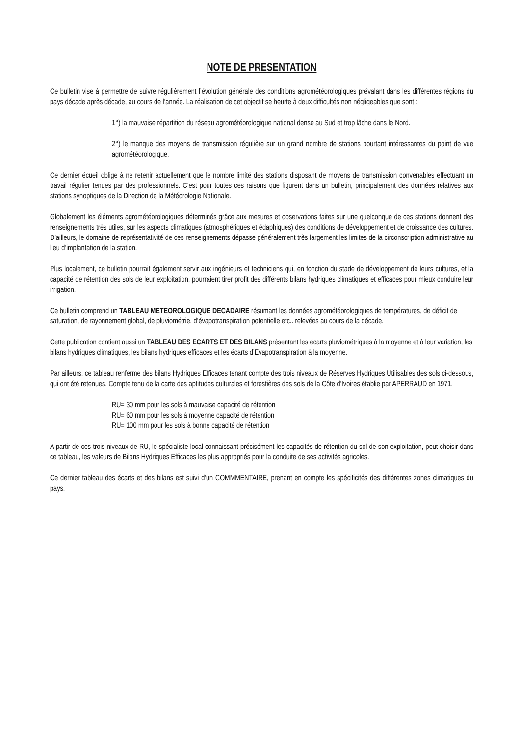NOTE DE PRESENTATION
Ce bulletin vise à permettre de suivre régulièrement l’évolution générale des conditions agrométéorologiques prévalant dans les différentes régions du pays décade après décade, au cours de l’année. La réalisation de cet objectif se heurte à deux difficultés non négligeables que sont :
1°) la mauvaise répartition du réseau agrométéorologique national dense au Sud et trop lâche dans le Nord.
2°) le manque des moyens de transmission régulière sur un grand nombre de stations pourtant intéressantes du point de vue agrométéorologique.
Ce dernier écueil oblige à ne retenir actuellement que le nombre limité des stations disposant de moyens de transmission convenables effectuant un travail régulier tenues par des professionnels. C’est pour toutes ces raisons que figurent dans un bulletin, principalement des données relatives aux stations synoptiques de la Direction de la Météorologie Nationale.
Globalement les éléments agrométéorologiques déterminés grâce aux mesures et observations faites sur une quelconque de ces stations donnent des renseignements très utiles, sur les aspects climatiques (atmosphériques et édaphiques) des conditions de développement et de croissance des cultures. D’ailleurs, le domaine de représentativité de ces renseignements dépasse généralement très largement les limites de la circonscription administrative au lieu d’implantation de la station.
Plus localement, ce bulletin pourrait également servir aux ingénieurs et techniciens qui, en fonction du stade de développement de leurs cultures, et la capacité de rétention des sols de leur exploitation, pourraient tirer profit des différents bilans hydriques climatiques et efficaces pour mieux conduire leur irrigation.
Ce bulletin comprend un TABLEAU METEOROLOGIQUE DECADAIRE résumant les données agrométéorologiques de températures, de déficit de saturation, de rayonnement global, de pluviométrie, d’évapotranspiration potentielle etc.. relevées au cours de la décade.
Cette publication contient aussi un TABLEAU DES ECARTS ET DES BILANS présentant les écarts pluviométriques à la moyenne et à leur variation, les bilans hydriques climatiques, les bilans hydriques efficaces et les écarts d’Evapotranspiration à la moyenne.
Par ailleurs, ce tableau renferme des bilans Hydriques Efficaces tenant compte des trois niveaux de Réserves Hydriques Utilisables des sols ci-dessous, qui ont été retenues. Compte tenu de la carte des aptitudes culturales et forestières des sols de la Côte d’Ivoires établie par APERRAUD en 1971.
RU= 30 mm pour les sols à mauvaise capacité de rétention
RU= 60 mm pour les sols à moyenne capacité de rétention
RU= 100 mm pour les sols à bonne capacité de rétention
A partir de ces trois niveaux de RU, le spécialiste local connaissant précisément les capacités de rétention du sol de son exploitation, peut choisir dans ce tableau, les valeurs de Bilans Hydriques Efficaces les plus appropriés pour la conduite de ses activités agricoles.
Ce dernier tableau des écarts et des bilans est suivi d’un COMMMENTAIRE, prenant en compte les spécificités des différentes zones climatiques du pays.